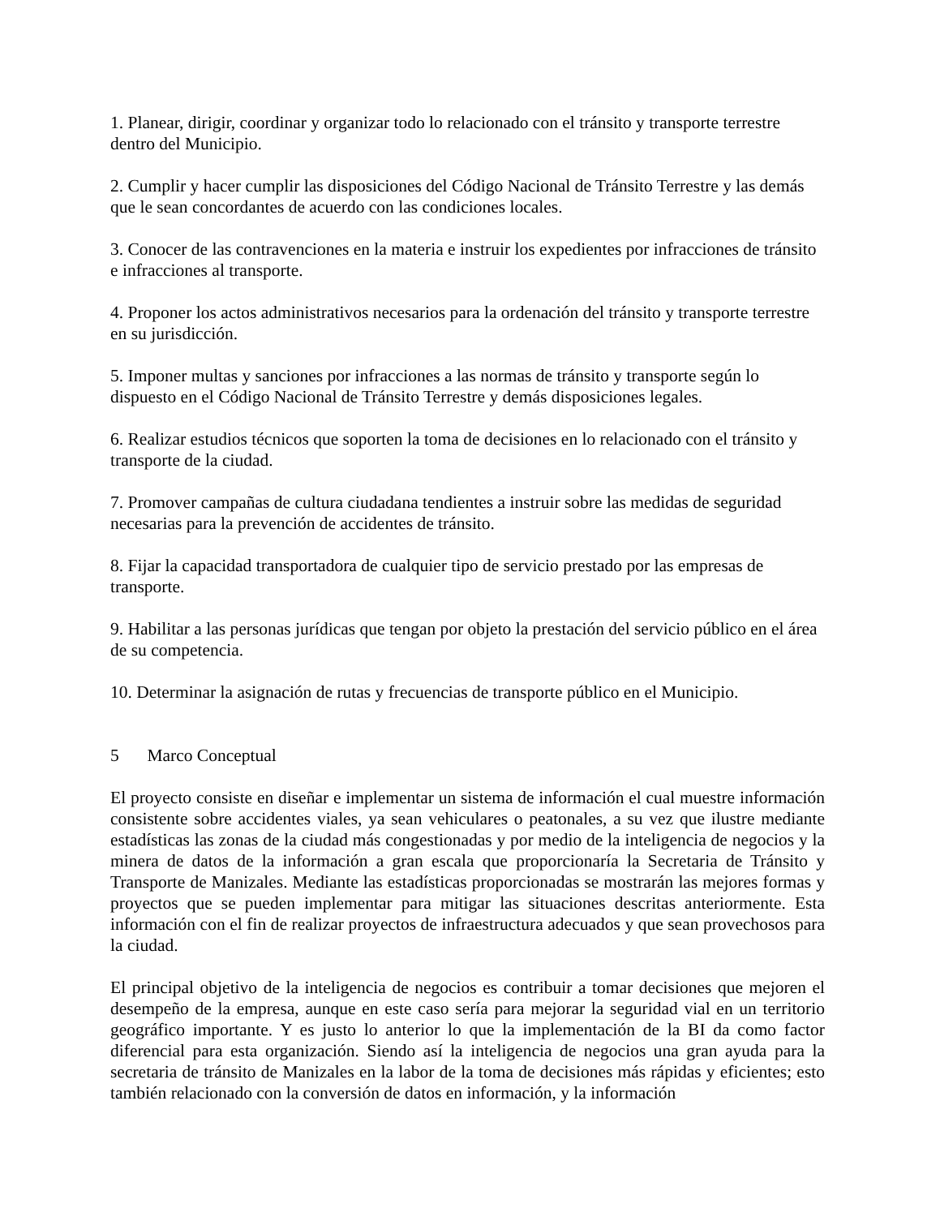1. Planear, dirigir, coordinar y organizar todo lo relacionado con el tránsito y transporte terrestre dentro del Municipio.
2. Cumplir y hacer cumplir las disposiciones del Código Nacional de Tránsito Terrestre y las demás que le sean concordantes de acuerdo con las condiciones locales.
3. Conocer de las contravenciones en la materia e instruir los expedientes por infracciones de tránsito e infracciones al transporte.
4. Proponer los actos administrativos necesarios para la ordenación del tránsito y transporte terrestre en su jurisdicción.
5. Imponer multas y sanciones por infracciones a las normas de tránsito y transporte según lo dispuesto en el Código Nacional de Tránsito Terrestre y demás disposiciones legales.
6. Realizar estudios técnicos que soporten la toma de decisiones en lo relacionado con el tránsito y transporte de la ciudad.
7. Promover campañas de cultura ciudadana tendientes a instruir sobre las medidas de seguridad necesarias para la prevención de accidentes de tránsito.
8. Fijar la capacidad transportadora de cualquier tipo de servicio prestado por las empresas de transporte.
9. Habilitar a las personas jurídicas que tengan por objeto la prestación del servicio público en el área de su competencia.
10. Determinar la asignación de rutas y frecuencias de transporte público en el Municipio.
5 Marco Conceptual
El proyecto consiste en diseñar e implementar un sistema de información el cual muestre información consistente sobre accidentes viales, ya sean vehiculares o peatonales, a su vez que ilustre mediante estadísticas las zonas de la ciudad más congestionadas y por medio de la inteligencia de negocios y la minera de datos de la información a gran escala que proporcionaría la Secretaria de Tránsito y Transporte de Manizales. Mediante las estadísticas proporcionadas se mostrarán las mejores formas y proyectos que se pueden implementar para mitigar las situaciones descritas anteriormente. Esta información con el fin de realizar proyectos de infraestructura adecuados y que sean provechosos para la ciudad.
El principal objetivo de la inteligencia de negocios es contribuir a tomar decisiones que mejoren el desempeño de la empresa, aunque en este caso sería para mejorar la seguridad vial en un territorio geográfico importante. Y es justo lo anterior lo que la implementación de la BI da como factor diferencial para esta organización. Siendo así la inteligencia de negocios una gran ayuda para la secretaria de tránsito de Manizales en la labor de la toma de decisiones más rápidas y eficientes; esto también relacionado con la conversión de datos en información, y la información